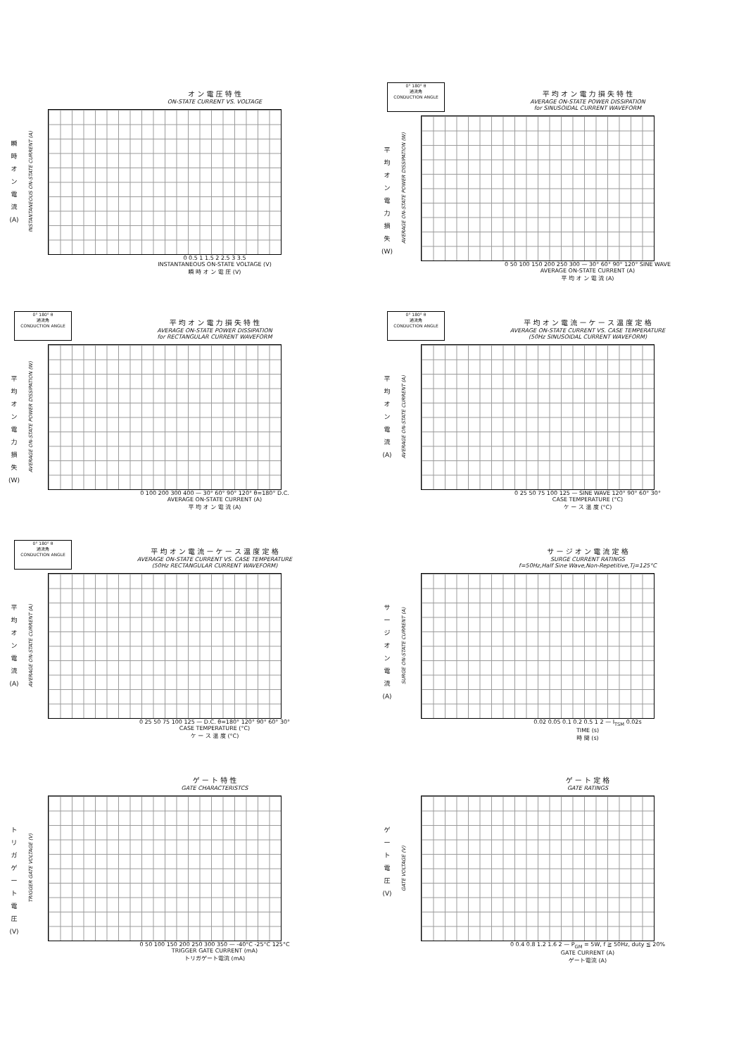オ ン 電 圧 特 性
ON-STATE CURRENT VS. VOLTAGE
瞬
時
オ
ン
電
流
(A)
INSTANTANEOUS ON-STATE CURRENT (A)
0 0.5 1 1.5 2 2.5 3 3.5
INSTANTANEOUS ON-STATE VOLTAGE (V)
瞬 時 オ ン 電 圧 (V)
0° 180° θ
通流角
CONDUCTION ANGLE
平 均 オ ン 電 力 損 失 特 性
AVERAGE ON-STATE POWER DISSIPATION
for SINUSOIDAL CURRENT WAVEFORM
平
均
オ
ン
電
力
損
失
(W)
AVERAGE ON-STATE POWER DISSIPATION (W)
0 50 100 150 200 250 300 — 30° 60° 90° 120° SINE WAVE
AVERAGE ON-STATE CURRENT (A)
平 均 オ ン 電 流 (A)
0° 180° θ
通流角
CONDUCTION ANGLE
平 均 オ ン 電 力 損 失 特 性
AVERAGE ON-STATE POWER DISSIPATION
for RECTANGULAR CURRENT WAVEFORM
平
均
オ
ン
電
力
損
失
(W)
AVERAGE ON-STATE POWER DISSIPATION (W)
0 100 200 300 400 — 30° 60° 90° 120° θ=180° D.C.
AVERAGE ON-STATE CURRENT (A)
平 均 オ ン 電 流 (A)
0° 180° θ
通流角
CONDUCTION ANGLE
平 均 オ ン 電 流 ー ケ ー ス 温 度 定 格
AVERAGE ON-STATE CURRENT VS. CASE TEMPERATURE
(50Hz SINUSOIDAL CURRENT WAVEFORM)
平
均
オ
ン
電
流
(A)
AVERAGE ON-STATE CURRENT (A)
0 25 50 75 100 125 — SINE WAVE 120° 90° 60° 30°
CASE TEMPERATURE (°C)
ケ ー ス 温 度 (°C)
0° 180° θ
通流角
CONDUCTION ANGLE
平 均 オ ン 電 流 ー ケ ー ス 温 度 定 格
AVERAGE ON-STATE CURRENT VS. CASE TEMPERATURE
(50Hz RECTANGULAR CURRENT WAVEFORM)
平
均
オ
ン
電
流
(A)
AVERAGE ON-STATE CURRENT (A)
0 25 50 75 100 125 — D.C. θ=180° 120° 90° 60° 30°
CASE TEMPERATURE (°C)
ケ ー ス 温 度 (°C)
サ ー ジ オ ン 電 流 定 格
SURGE CURRENT RATINGS
f=50Hz,Half Sine Wave,Non-Repetitive,Tj=125°C
サ
ー
ジ
オ
ン
電
流
(A)
SURGE ON-STATE CURRENT (A)
0.02 0.05 0.1 0.2 0.5 1 2 — I<sub>TSM</sub> 0.02s
TIME (s)
時 間 (s)
ゲ ー ト 特 性
GATE CHARACTERISTCS
ト
リ
ガ
ゲ
ー
ト
電
圧
(V)
TRIGGER GATE VOLTAGE (V)
0 50 100 150 200 250 300 350 — -40°C -25°C 125°C
TRIGGER GATE CURRENT (mA)
トリガゲート電流 (mA)
ゲ ー ト 定 格
GATE RATINGS
ゲ
ー
ト
電
圧
(V)
GATE VOLTAGE (V)
0 0.4 0.8 1.2 1.6 2 — P<sub>GM</sub> = 5W, f ≧ 50Hz, duty ≦ 20%
GATE CURRENT (A)
ゲート電流 (A)